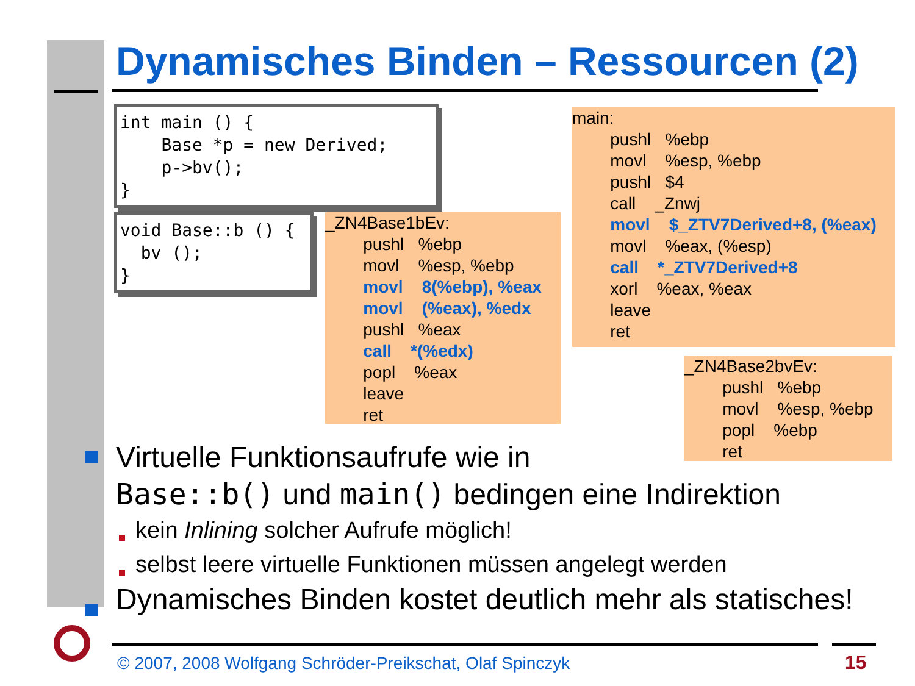Dynamisches Binden – Ressourcen (2)
int main () { Base *p = new Derived; p->bv(); }
void Base::b () { bv (); }
_ZN4Base1bEv: pushl %ebp movl %esp, %ebp movl 8(%ebp), %eax movl (%eax), %edx pushl %eax call *(%edx) popl %eax leave ret
main: pushl %ebp movl %esp, %ebp pushl $4 call _Znwj movl $_ZTV7Derived+8, (%eax) movl %eax, (%esp) call *_ZTV7Derived+8 xorl %eax, %eax leave ret
_ZN4Base2bvEv: pushl %ebp movl %esp, %ebp popl %ebp ret
Virtuelle Funktionsaufrufe wie in
Base::b() und main() bedingen eine Indirektion
kein Inlining solcher Aufrufe möglich!
selbst leere virtuelle Funktionen müssen angelegt werden
Dynamisches Binden kostet deutlich mehr als statisches!
© 2007, 2008 Wolfgang Schröder-Preikschat, Olaf Spinczyk
15